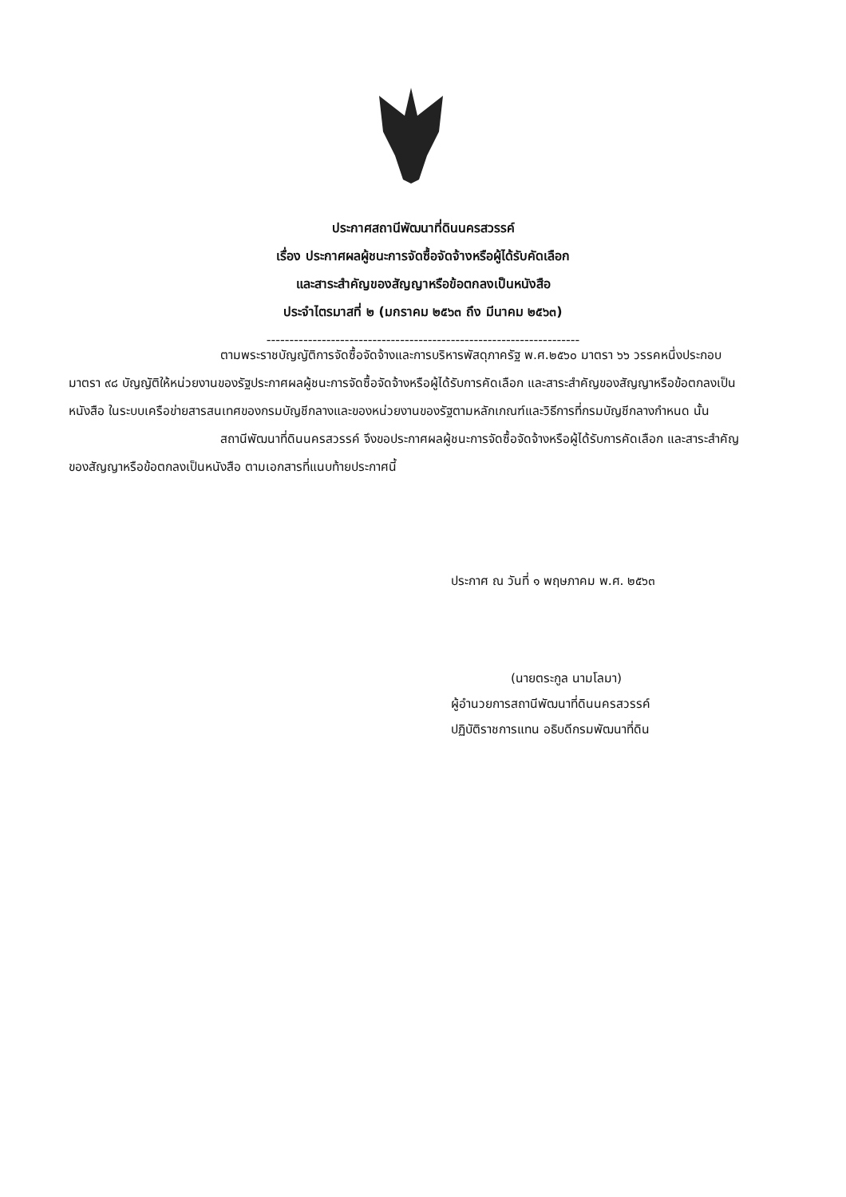ประกาศสถานีพัฒนาที่ดินนครสวรรค์
เรื่อง ประกาศผลผู้ชนะการจัดซื้อจัดจ้างหรือผู้ได้รับคัดเลือก
และสาระสำคัญของสัญญาหรือข้อตกลงเป็นหนังสือ
ประจำไตรมาสที่ ๒ (มกราคม ๒๕๖๓ ถึง มีนาคม ๒๕๖๓)
--------------------------------------------------------------------
ตามพระราชบัญญัติการจัดซื้อจัดจ้างและการบริหารพัสดุภาครัฐ พ.ศ.๒๕๖๐ มาตรา ๖๖ วรรคหนึ่งประกอบมาตรา ๙๘ บัญญัติให้หน่วยงานของรัฐประกาศผลผู้ชนะการจัดซื้อจัดจ้างหรือผู้ได้รับการคัดเลือก และสาระสำคัญของสัญญาหรือข้อตกลงเป็นหนังสือ ในระบบเครือข่ายสารสนเทศของกรมบัญชีกลางและของหน่วยงานของรัฐตามหลักเกณฑ์และวิธีการที่กรมบัญชีกลางกำหนด นั้น
สถานีพัฒนาที่ดินนครสวรรค์ จึงขอประกาศผลผู้ชนะการจัดซื้อจัดจ้างหรือผู้ได้รับการคัดเลือก และสาระสำคัญของสัญญาหรือข้อตกลงเป็นหนังสือ ตามเอกสารที่แนบท้ายประกาศนี้
ประกาศ ณ วันที่ ๑ พฤษภาคม พ.ศ. ๒๕๖๓
(นายตระกูล นามโลมา)
ผู้อำนวยการสถานีพัฒนาที่ดินนครสวรรค์
ปฏิบัติราชการแทน อธิบดีกรมพัฒนาที่ดิน